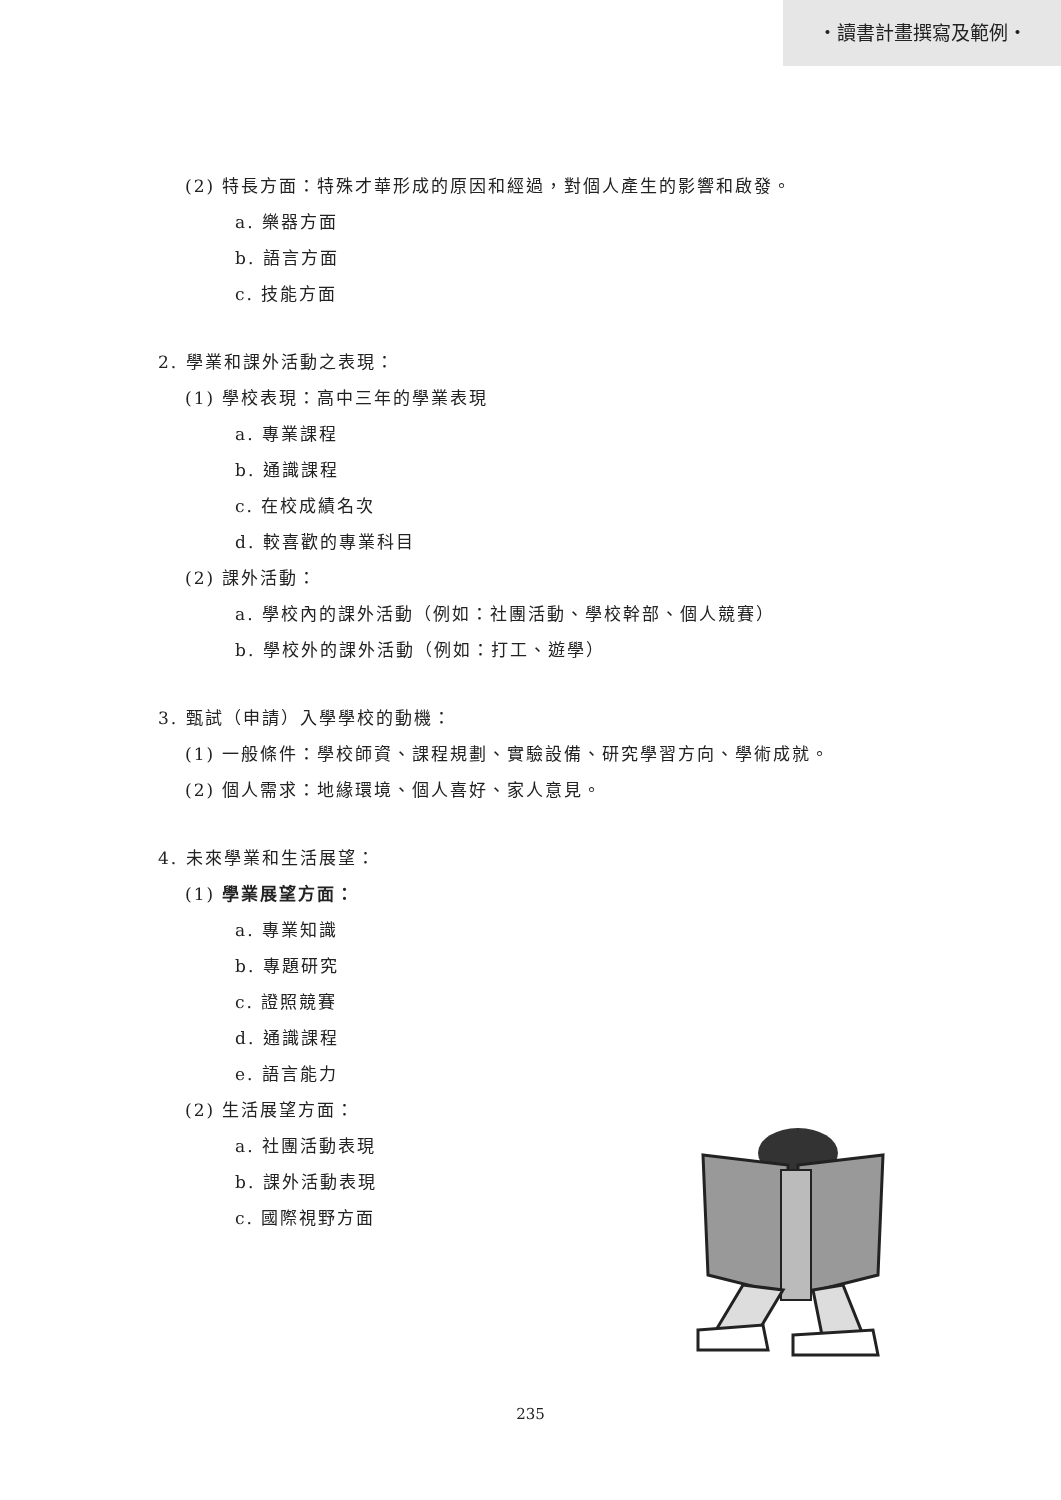・讀書計畫撰寫及範例・
(2) 特長方面：特殊才華形成的原因和經過，對個人產生的影響和啟發。
a. 樂器方面
b. 語言方面
c. 技能方面
2. 學業和課外活動之表現：
(1) 學校表現：高中三年的學業表現
a. 專業課程
b. 通識課程
c. 在校成績名次
d. 較喜歡的專業科目
(2) 課外活動：
a. 學校內的課外活動（例如：社團活動、學校幹部、個人競賽）
b. 學校外的課外活動（例如：打工、遊學）
3. 甄試（申請）入學學校的動機：
(1) 一般條件：學校師資、課程規劃、實驗設備、研究學習方向、學術成就。
(2) 個人需求：地緣環境、個人喜好、家人意見。
4. 未來學業和生活展望：
(1) 學業展望方面：
a. 專業知識
b. 專題研究
c. 證照競賽
d. 通識課程
e. 語言能力
(2) 生活展望方面：
a. 社團活動表現
b. 課外活動表現
c. 國際視野方面
235